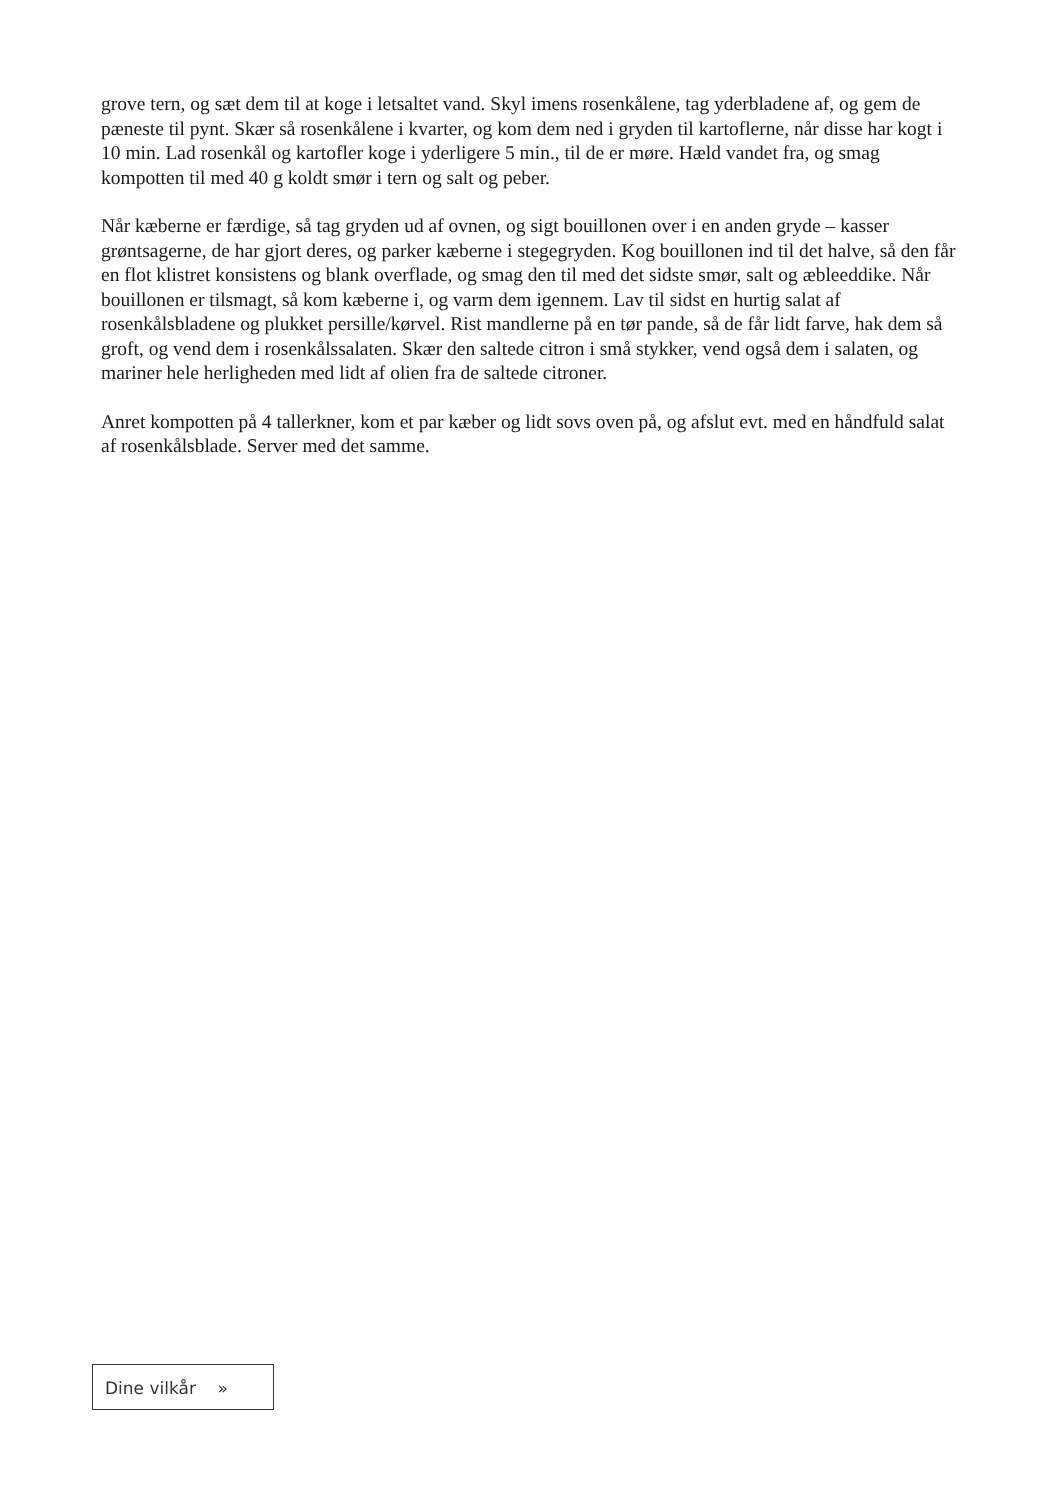grove tern, og sæt dem til at koge i letsaltet vand. Skyl imens rosenkålene, tag yderbladene af, og gem de pæneste til pynt. Skær så rosenkålene i kvarter, og kom dem ned i gryden til kartoflerne, når disse har kogt i 10 min. Lad rosenkål og kartofler koge i yderligere 5 min., til de er møre. Hæld vandet fra, og smag kompotten til med 40 g koldt smør i tern og salt og peber.
Når kæberne er færdige, så tag gryden ud af ovnen, og sigt bouillonen over i en anden gryde – kasser grøntsagerne, de har gjort deres, og parker kæberne i stegegryden. Kog bouillonen ind til det halve, så den får en flot klistret konsistens og blank overflade, og smag den til med det sidste smør, salt og æbleeddike. Når bouillonen er tilsmagt, så kom kæberne i, og varm dem igennem. Lav til sidst en hurtig salat af rosenkålsbladene og plukket persille/kørvel. Rist mandlerne på en tør pande, så de får lidt farve, hak dem så groft, og vend dem i rosenkålssalaten. Skær den saltede citron i små stykker, vend også dem i salaten, og mariner hele herligheden med lidt af olien fra de saltede citroner.
Anret kompotten på 4 tallerkner, kom et par kæber og lidt sovs oven på, og afslut evt. med en håndfuld salat af rosenkålsblade. Server med det samme.
Dine vilkår »